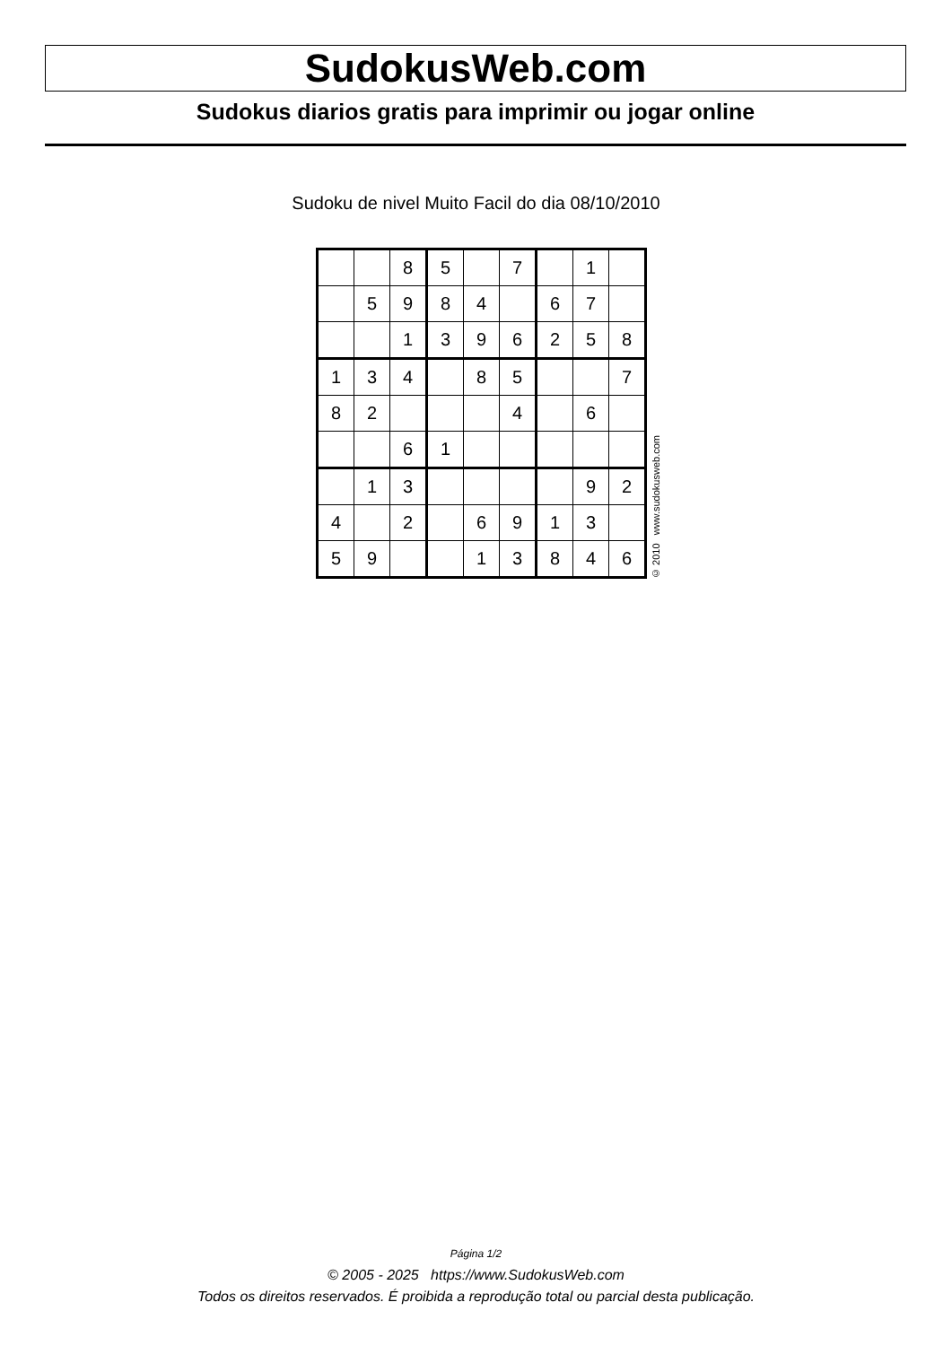SudokusWeb.com
Sudokus diarios gratis para imprimir ou jogar online
Sudoku de nivel Muito Facil do dia 08/10/2010
| | | 8 | 5 | | 7 | | 1 | |
| | 5 | 9 | 8 | 4 | | 6 | 7 | |
| | | 1 | 3 | 9 | 6 | 2 | 5 | 8 |
| 1 | 3 | 4 | | 8 | 5 | | | 7 |
| 8 | 2 | | | | 4 | | 6 | |
| | | 6 | 1 | | | | | |
| | 1 | 3 | | | | | 9 | 2 |
| 4 | | 2 | | 6 | 9 | 1 | 3 | |
| 5 | 9 | | | 1 | 3 | 8 | 4 | 6 |
© 2010 www.sudokusweb.com
Página 1/2
© 2005 - 2025 https://www.SudokusWeb.com
Todos os direitos reservados. É proibida a reprodução total ou parcial desta publicação.